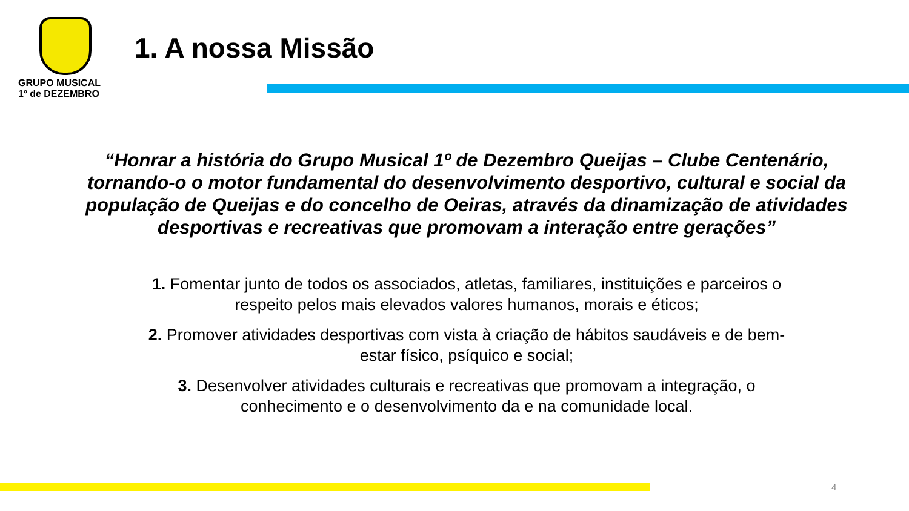GRUPO MUSICAL
1º de DEZEMBRO
1. A nossa Missão
“Honrar a história do Grupo Musical 1º de Dezembro Queijas – Clube Centenário, tornando-o o motor fundamental do desenvolvimento desportivo, cultural e social da população de Queijas e do concelho de Oeiras, através da dinamização de atividades desportivas e recreativas que promovam a interação entre gerações”
1. Fomentar junto de todos os associados, atletas, familiares, instituições e parceiros o respeito pelos mais elevados valores humanos, morais e éticos;
2. Promover atividades desportivas com vista à criação de hábitos saudáveis e de bem-estar físico, psíquico e social;
3. Desenvolver atividades culturais e recreativas que promovam a integração, o conhecimento e o desenvolvimento da e na comunidade local.
4